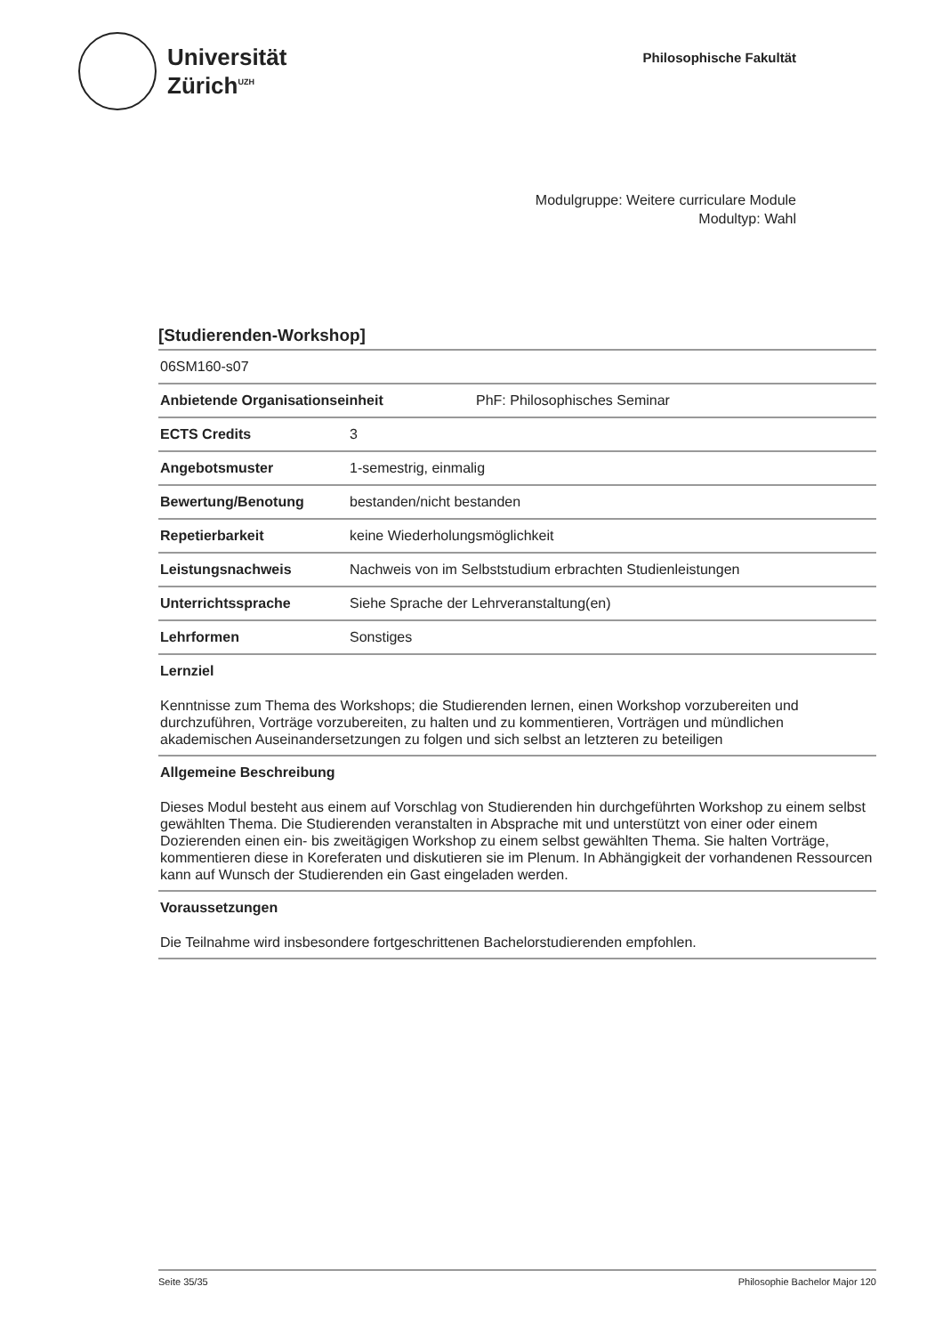Universität
Zürich<sup>UZH</sup>
Philosophische Fakultät
Modulgruppe: Weitere curriculare Module
Modultyp: Wahl
[Studierenden-Workshop]
06SM160-s07
Anbietende Organisationseinheit PhF: Philosophisches Seminar
ECTS Credits 3
Angebotsmuster 1-semestrig, einmalig
Bewertung/Benotung bestanden/nicht bestanden
Repetierbarkeit keine Wiederholungsmöglichkeit
Leistungsnachweis Nachweis von im Selbststudium erbrachten Studienleistungen
Unterrichtssprache Siehe Sprache der Lehrveranstaltung(en)
Lehrformen Sonstiges
Lernziel
Kenntnisse zum Thema des Workshops; die Studierenden lernen, einen Workshop vorzubereiten und durchzuführen, Vorträge vorzubereiten, zu halten und zu kommentieren, Vorträgen und mündlichen akademischen Auseinandersetzungen zu folgen und sich selbst an letzteren zu beteiligen
Allgemeine Beschreibung
Dieses Modul besteht aus einem auf Vorschlag von Studierenden hin durchgeführten Workshop zu einem selbst gewählten Thema. Die Studierenden veranstalten in Absprache mit und unterstützt von einer oder einem Dozierenden einen ein- bis zweitägigen Workshop zu einem selbst gewählten Thema. Sie halten Vorträge, kommentieren diese in Koreferaten und diskutieren sie im Plenum. In Abhängigkeit der vorhandenen Ressourcen kann auf Wunsch der Studierenden ein Gast eingeladen werden.
Voraussetzungen
Die Teilnahme wird insbesondere fortgeschrittenen Bachelorstudierenden empfohlen.
Seite 35/35 Philosophie Bachelor Major 120